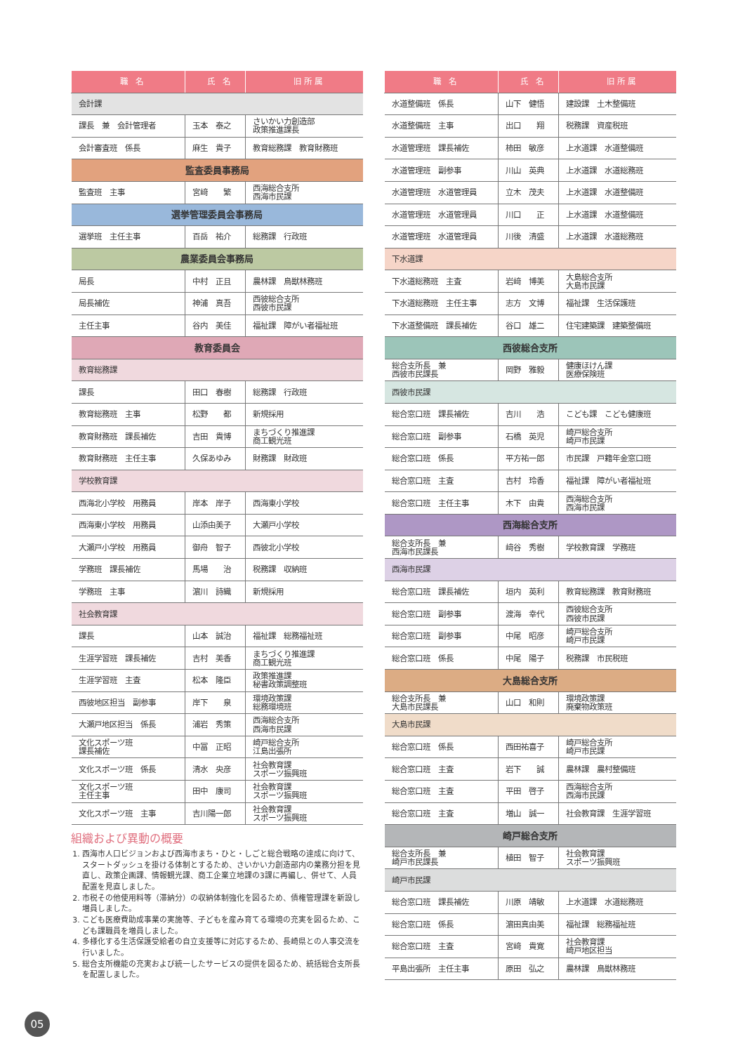| 職 名 | 氏 名 | 旧 所 属 |
| --- | --- | --- |
| 会計課 | | |
| 課長 兼 会計管理者 | 玉本 泰之 | さいかい力創造部 政策推進課長 |
| 会計審査班 係長 | 麻生 貴子 | 教育総務課 教育財務班 |
| 監査委員事務局 | | |
| 監査班 主事 | 宮﨑 繁 | 西海総合支所 西海市民課 |
| 選挙管理委員会事務局 | | |
| 選挙班 主任主事 | 百岳 祐介 | 総務課 行政班 |
| 農業委員会事務局 | | |
| 局長 | 中村 正且 | 農林課 鳥獣林務班 |
| 局長補佐 | 神浦 真吾 | 西彼総合支所 西彼市民課 |
| 主任主事 | 谷内 美佳 | 福祉課 障がい者福祉班 |
| 教育委員会 | | |
| 教育総務課 | | |
| 課長 | 田口 春樹 | 総務課 行政班 |
| 教育総務班 主事 | 松野 都 | 新規採用 |
| 教育財務班 課長補佐 | 吉田 貴博 | まちづくり推進課 商工観光班 |
| 教育財務班 主任主事 | 久保あゆみ | 財務課 財政班 |
| 学校教育課 | | |
| 西海北小学校 用務員 | 岸本 岸子 | 西海東小学校 |
| 西海東小学校 用務員 | 山添由美子 | 大瀬戸小学校 |
| 大瀬戸小学校 用務員 | 御舟 智子 | 西彼北小学校 |
| 学務班 課長補佐 | 馬場 治 | 税務課 収納班 |
| 学務班 主事 | 濵川 詩織 | 新規採用 |
| 社会教育課 | | |
| 課長 | 山本 誠治 | 福祉課 総務福祉班 |
| 生涯学習班 課長補佐 | 吉村 美香 | まちづくり推進課 商工観光班 |
| 生涯学習班 主査 | 松本 隆臣 | 政策推進課 秘書政策調整班 |
| 西彼地区担当 副参事 | 岸下 泉 | 環境政策課 総務環境班 |
| 大瀬戸地区担当 係長 | 浦岩 秀策 | 西海総合支所 西海市民課 |
| 文化スポーツ班 課長補佐 | 中冨 正昭 | 崎戸総合支所 江島出張所 |
| 文化スポーツ班 係長 | 清水 央彦 | 社会教育課 スポーツ振興班 |
| 文化スポーツ班 主任主事 | 田中 康司 | 社会教育課 スポーツ振興班 |
| 文化スポーツ班 主事 | 吉川陽一郎 | 社会教育課 スポーツ振興班 |
組織および異動の概要
1. 西海市人口ビジョンおよび西海市まち・ひと・しごと総合戦略の達成に向けて、スタートダッシュを掛ける体制とするため、さいかい力創造部内の業務分担を見直し、政策企画課、情報観光課、商工企業立地課の3課に再編し、併せて、人員配置を見直しました。
2. 市税その他使用料等（滞納分）の収納体制強化を図るため、債権管理課を新設し増員しました。
3. こども医療費助成事業の実施等、子どもを産み育てる環境の充実を図るため、こども課職員を増員しました。
4. 多様化する生活保護受給者の自立支援等に対応するため、長崎県との人事交流を行いました。
5. 総合支所機能の充実および統一したサービスの提供を図るため、統括総合支所長を配置しました。
| 職 名 | 氏 名 | 旧 所 属 |
| --- | --- | --- |
| 水道整備班 係長 | 山下 健悟 | 建設課 土木整備班 |
| 水道整備班 主事 | 出口 翔 | 税務課 資産税班 |
| 水道管理班 課長補佐 | 柿田 敏彦 | 上水道課 水道整備班 |
| 水道管理班 副参事 | 川山 英典 | 上水道課 水道総務班 |
| 水道管理班 水道管理員 | 立木 茂夫 | 上水道課 水道整備班 |
| 水道管理班 水道管理員 | 川口 正 | 上水道課 水道整備班 |
| 水道管理班 水道管理員 | 川後 清盛 | 上水道課 水道総務班 |
| 下水道課 | | |
| 下水道総務班 主査 | 岩﨑 博美 | 大島総合支所 大島市民課 |
| 下水道総務班 主任主事 | 志方 文博 | 福祉課 生活保護班 |
| 下水道整備班 課長補佐 | 谷口 雄二 | 住宅建築課 建築整備班 |
| 西彼総合支所 | | |
| 総合支所長 兼 西彼市民課長 | 岡野 雅毅 | 健康ほけん課 医療保険班 |
| 西彼市民課 | | |
| 総合窓口班 課長補佐 | 吉川 浩 | こども課 こども健康班 |
| 総合窓口班 副参事 | 石橋 英児 | 崎戸総合支所 崎戸市民課 |
| 総合窓口班 係長 | 平方祐一郎 | 市民課 戸籍年金窓口班 |
| 総合窓口班 主査 | 吉村 玲香 | 福祉課 障がい者福祉班 |
| 総合窓口班 主任主事 | 木下 由貴 | 西海総合支所 西海市民課 |
| 西海総合支所 | | |
| 総合支所長 兼 西海市民課長 | 﨑谷 秀樹 | 学校教育課 学務班 |
| 西海市民課 | | |
| 総合窓口班 課長補佐 | 垣内 英利 | 教育総務課 教育財務班 |
| 総合窓口班 副参事 | 渡海 幸代 | 西彼総合支所 西彼市民課 |
| 総合窓口班 副参事 | 中尾 昭彦 | 崎戸総合支所 崎戸市民課 |
| 総合窓口班 係長 | 中尾 陽子 | 税務課 市民税班 |
| 大島総合支所 | | |
| 総合支所長 兼 大島市民課長 | 山口 和則 | 環境政策課 廃棄物政策班 |
| 大島市民課 | | |
| 総合窓口班 係長 | 西田祐喜子 | 崎戸総合支所 崎戸市民課 |
| 総合窓口班 主査 | 岩下 誠 | 農林課 農村整備班 |
| 総合窓口班 主査 | 平田 啓子 | 西海総合支所 西海市民課 |
| 総合窓口班 主査 | 増山 誠一 | 社会教育課 生涯学習班 |
| 崎戸総合支所 | | |
| 総合支所長 兼 崎戸市民課長 | 植田 智子 | 社会教育課 スポーツ振興班 |
| 崎戸市民課 | | |
| 総合窓口班 課長補佐 | 川原 靖敏 | 上水道課 水道総務班 |
| 総合窓口班 係長 | 濵田真由美 | 福祉課 総務福祉班 |
| 総合窓口班 主査 | 宮﨑 貴寛 | 社会教育課 崎戸地区担当 |
| 平島出張所 主任主事 | 原田 弘之 | 農林課 鳥獣林務班 |
05